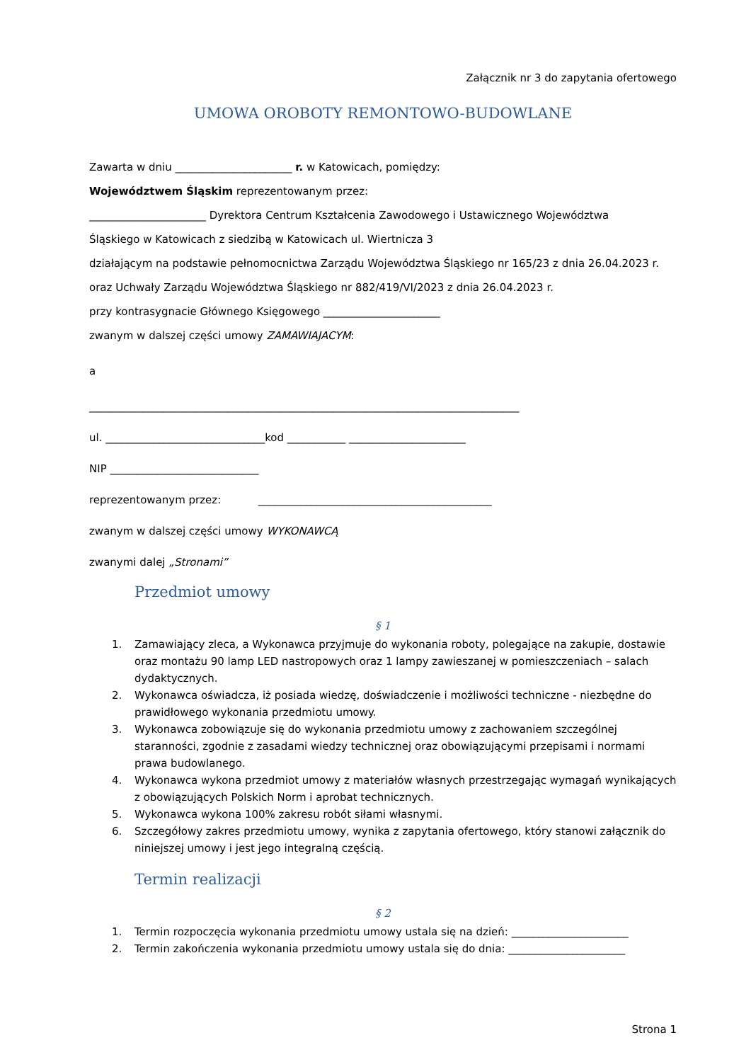Załącznik nr 3 do zapytania ofertowego
UMOWA OROBOTY REMONTOWO-BUDOWLANE
Zawarta w dniu ______________________ r. w Katowicach, pomiędzy:
Województwem Śląskim reprezentowanym przez:
______________________ Dyrektora Centrum Kształcenia Zawodowego i Ustawicznego Województwa
Śląskiego w Katowicach z siedzibą w Katowicach ul. Wiertnicza 3
działającym na podstawie pełnomocnictwa Zarządu Województwa Śląskiego nr 165/23 z dnia 26.04.2023 r.
oraz Uchwały Zarządu Województwa Śląskiego nr 882/419/VI/2023 z dnia 26.04.2023 r.
przy kontrasygnacie Głównego Księgowego ______________________
zwanym w dalszej części umowy ZAMAWIAJACYM:
a
_________________________________________________________________________________
ul. ______________________________kod ___________ ______________________
NIP ____________________________
reprezentowanym przez: ____________________________________________
zwanym w dalszej części umowy WYKONAWCĄ
zwanymi dalej „Stronami”
Przedmiot umowy
§ 1
1. Zamawiający zleca, a Wykonawca przyjmuje do wykonania roboty, polegające na zakupie, dostawie oraz montażu 90 lamp LED nastropowych oraz 1 lampy zawieszanej w pomieszczeniach – salach dydaktycznych.
2. Wykonawca oświadcza, iż posiada wiedzę, doświadczenie i możliwości techniczne - niezbędne do prawidłowego wykonania przedmiotu umowy.
3. Wykonawca zobowiązuje się do wykonania przedmiotu umowy z zachowaniem szczególnej staranności, zgodnie z zasadami wiedzy technicznej oraz obowiązującymi przepisami i normami prawa budowlanego.
4. Wykonawca wykona przedmiot umowy z materiałów własnych przestrzegając wymagań wynikających z obowiązujących Polskich Norm i aprobat technicznych.
5. Wykonawca wykona 100% zakresu robót siłami własnymi.
6. Szczegółowy zakres przedmiotu umowy, wynika z zapytania ofertowego, który stanowi załącznik do niniejszej umowy i jest jego integralną częścią.
Termin realizacji
§ 2
1. Termin rozpoczęcia wykonania przedmiotu umowy ustala się na dzień: ______________________
2. Termin zakończenia wykonania przedmiotu umowy ustala się do dnia: ______________________
Strona 1